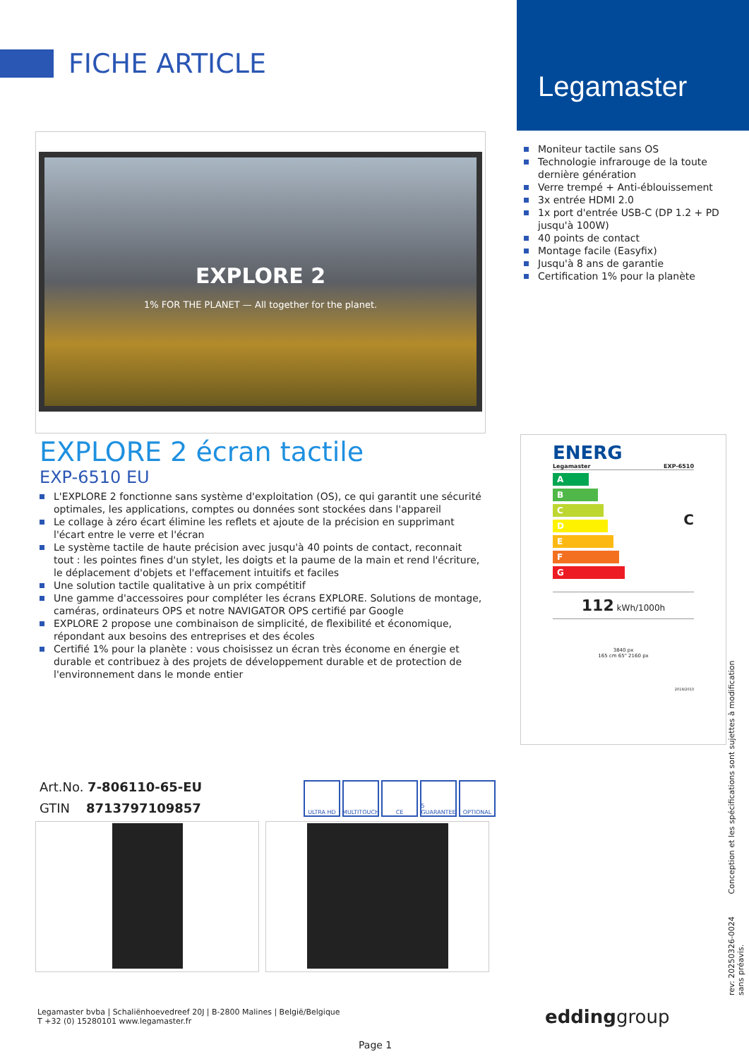FICHE ARTICLE
Legamaster
EXPLORE 2
1% FOR THE PLANET — All together for the planet.
Moniteur tactile sans OS
Technologie infrarouge de la toute dernière génération
Verre trempé + Anti-éblouissement
3x entrée HDMI 2.0
1x port d'entrée USB-C (DP 1.2 + PD jusqu'à 100W)
40 points de contact
Montage facile (Easyfix)
Jusqu'à 8 ans de garantie
Certification 1% pour la planète
EXPLORE 2 écran tactile
EXP-6510 EU
L'EXPLORE 2 fonctionne sans système d'exploitation (OS), ce qui garantit une sécurité optimales, les applications, comptes ou données sont stockées dans l'appareil
Le collage à zéro écart élimine les reflets et ajoute de la précision en supprimant l'écart entre le verre et l'écran
Le système tactile de haute précision avec jusqu'à 40 points de contact, reconnait tout : les pointes fines d'un stylet, les doigts et la paume de la main et rend l'écriture, le déplacement d'objets et l'effacement intuitifs et faciles
Une solution tactile qualitative à un prix compétitif
Une gamme d'accessoires pour compléter les écrans EXPLORE. Solutions de montage, caméras, ordinateurs OPS et notre NAVIGATOR OPS certifié par Google
EXPLORE 2 propose une combinaison de simplicité, de flexibilité et économique, répondant aux besoins des entreprises et des écoles
Certifié 1% pour la planète : vous choisissez un écran très économe en énergie et durable et contribuez à des projets de développement durable et de protection de l'environnement dans le monde entier
ENERG
Legamaster EXP-6510
A
B
C
D
E
F
G
C
112 kWh/1000h
3840 px
165 cm 65" 2160 px
2019/2013
Art.No. 7-806110-65-EU
GTIN 8713797109857
ULTRA HD MULTITOUCH CE 5 GUARANTEE
OPTIONAL
Legamaster bvba | Schaliënhoevedreef 20J | B-2800 Malines | België/Belgique
T +32 (0) 15280101 www.legamaster.fr
eddinggroup
Page 1
rev: 20250326-0024 Conception et les spécifications sont sujettes à modification sans préavis.